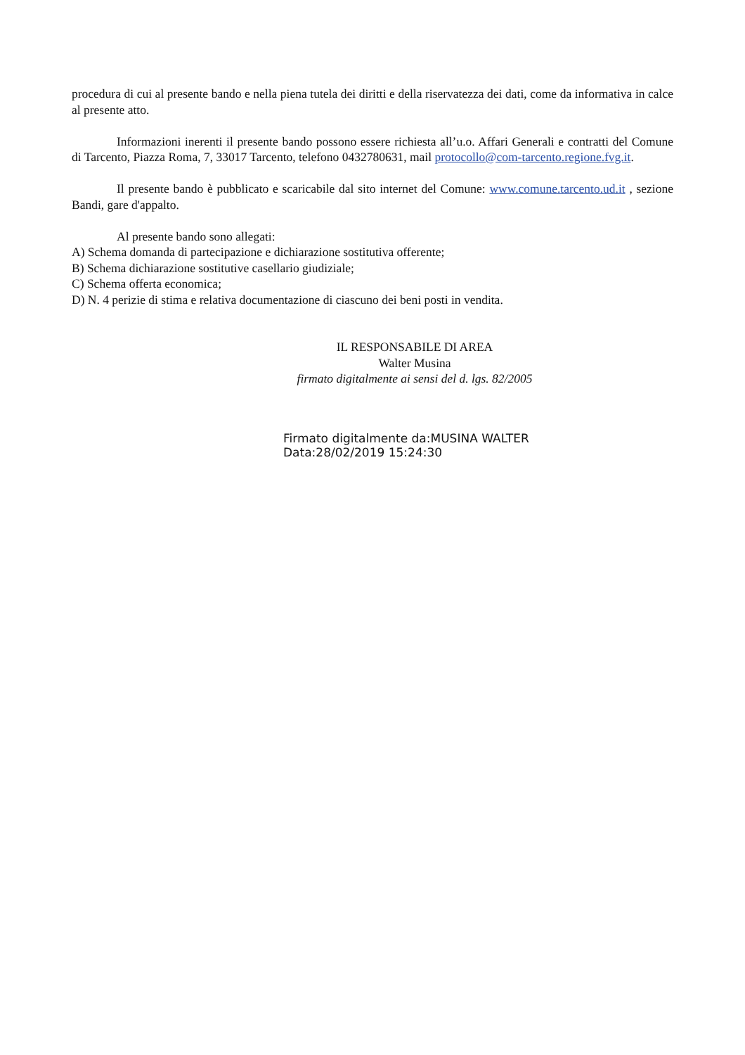procedura di cui al presente bando e nella piena tutela dei diritti e della riservatezza dei dati, come da informativa in calce al presente atto.
Informazioni inerenti il presente bando possono essere richiesta all’u.o. Affari Generali e contratti del Comune di Tarcento, Piazza Roma, 7, 33017 Tarcento, telefono 0432780631, mail protocollo@com-tarcento.regione.fvg.it.
Il presente bando è pubblicato e scaricabile dal sito internet del Comune: www.comune.tarcento.ud.it , sezione Bandi, gare d'appalto.
Al presente bando sono allegati:
A) Schema domanda di partecipazione e dichiarazione sostitutiva offerente;
B) Schema dichiarazione sostitutive casellario giudiziale;
C) Schema offerta economica;
D) N. 4 perizie di stima e relativa documentazione di ciascuno dei beni posti in vendita.
IL RESPONSABILE DI AREA
Walter Musina
firmato digitalmente ai sensi del d. lgs. 82/2005
Firmato digitalmente da:MUSINA WALTER
Data:28/02/2019 15:24:30